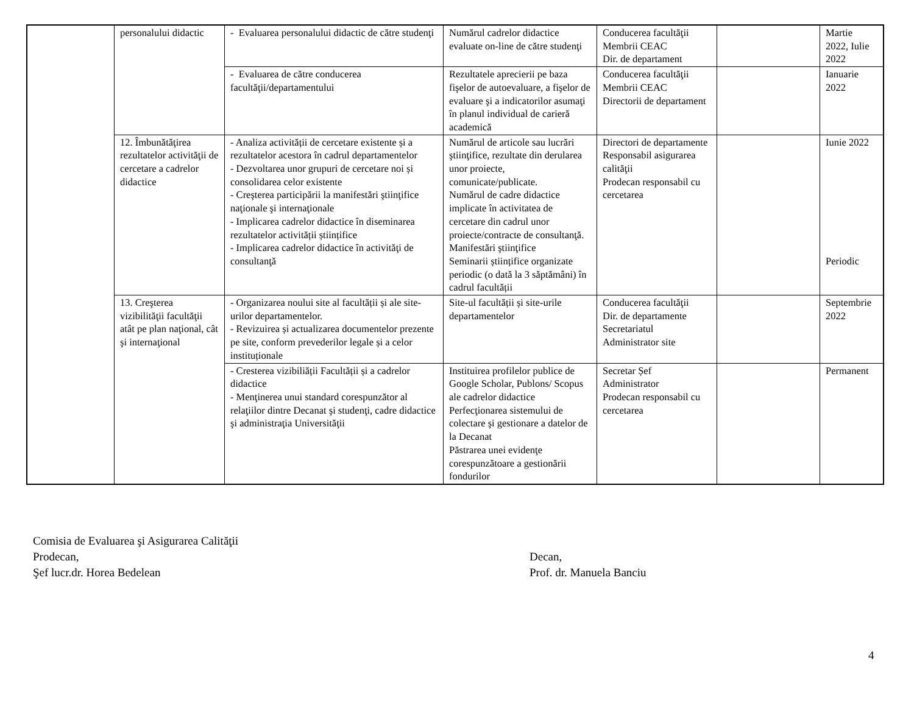| | personalului didactic | - Evaluarea personalului didactic de către studenţi | Numărul cadrelor didactice evaluate on-line de către studenţi | Conducerea facultăţii Membrii CEAC Dir. de departament | | Martie 2022, Iulie 2022 |
| | | - Evaluarea de către conducerea facultăţii/departamentului | Rezultatele aprecierii pe baza fişelor de autoevaluare, a fişelor de evaluare şi a indicatorilor asumaţi în planul individual de carieră academică | Conducerea facultăţii Membrii CEAC Directorii de departament | | Ianuarie 2022 |
| | 12. Îmbunătăţirea rezultatelor activităţii de cercetare a cadrelor didactice | - Analiza activității de cercetare existente și a rezultatelor acestora în cadrul departamentelor - Dezvoltarea unor grupuri de cercetare noi și consolidarea celor existente - Creşterea participării la manifestări ştiinţifice naţionale şi internaţionale - Implicarea cadrelor didactice în diseminarea rezultatelor activității științifice - Implicarea cadrelor didactice în activităţi de consultanţă | Numărul de articole sau lucrări ştiinţifice, rezultate din derularea unor proiecte, comunicate/publicate. Numărul de cadre didactice implicate în activitatea de cercetare din cadrul unor proiecte/contracte de consultanţă. Manifestări ştiinţifice Seminarii științifice organizate periodic (o dată la 3 săptămâni) în cadrul facultății | Directori de departamente Responsabil asigurarea calităţii Prodecan responsabil cu cercetarea | | Iunie 2022 Periodic |
| | 13. Creşterea vizibilităţii facultăţii atât pe plan naţional, cât şi internaţional | - Organizarea noului site al facultății și ale site-urilor departamentelor. - Revizuirea și actualizarea documentelor prezente pe site, conform prevederilor legale și a celor instituționale | Site-ul facultății și site-urile departamentelor | Conducerea facultăţii Dir. de departamente Secretariatul Administrator site | | Septembrie 2022 |
| | | - Cresterea vizibiliății Facultății și a cadrelor didactice - Menţinerea unui standard corespunzător al relaţiilor dintre Decanat şi studenţi, cadre didactice şi administraţia Universităţii | Instituirea profilelor publice de Google Scholar, Publons/ Scopus ale cadrelor didactice Perfecţionarea sistemului de colectare şi gestionare a datelor de la Decanat Păstrarea unei evidenţe corespunzătoare a gestionării fondurilor | Secretar Șef Administrator Prodecan responsabil cu cercetarea | | Permanent |
Comisia de Evaluarea şi Asigurarea Calităţii
Prodecan, Decan,
Şef lucr.dr. Horea Bedelean Prof. dr. Manuela Banciu
4